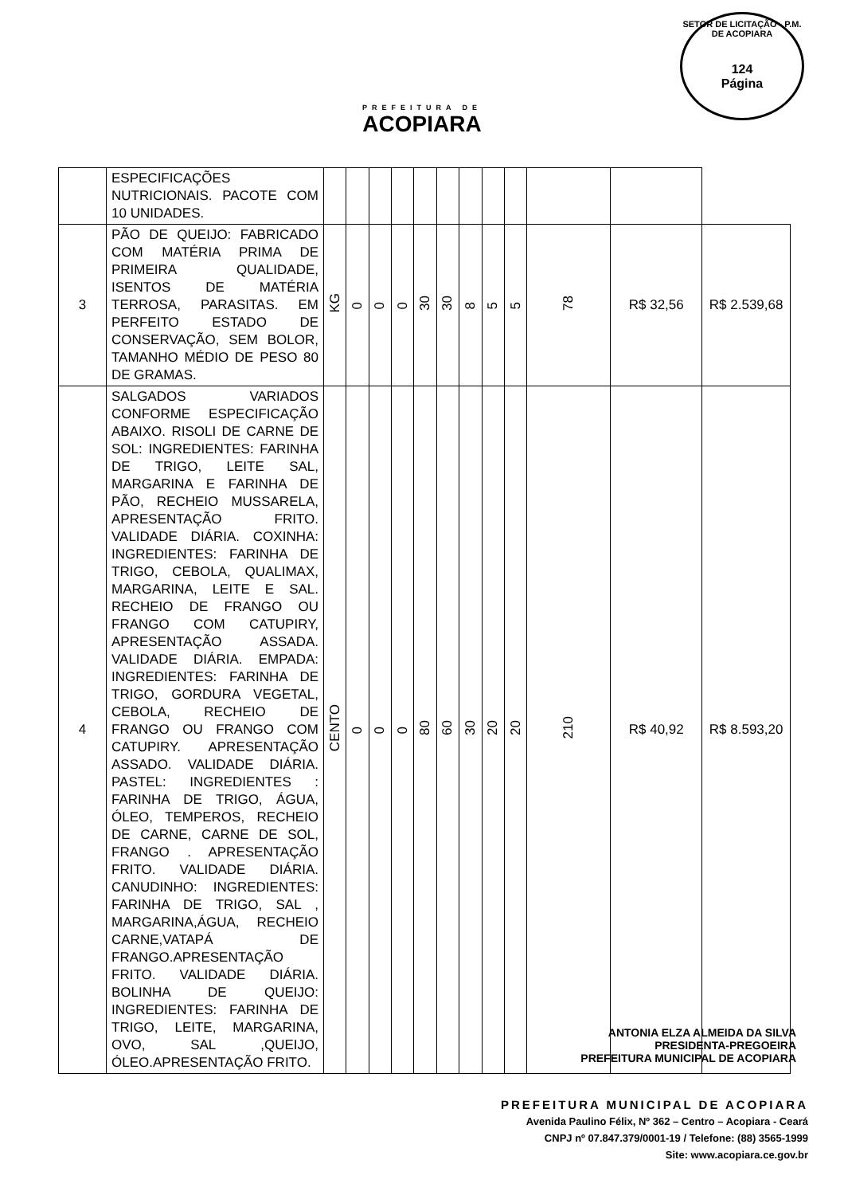PREFEITURA DE
ACOPIARA
SETOR DE LICITAÇÃO - P.M. DE ACOPIARA
124
Página
| | ESPECIFICAÇÕES NUTRICIONAIS. PACOTE COM 10 UNIDADES. | | | | | | | | | | | | |
| 3 | PÃO DE QUEIJO: FABRICADO COM MATÉRIA PRIMA DE PRIMEIRA QUALIDADE, ISENTOS DE MATÉRIA TERROSA, PARASITAS. EM PERFEITO ESTADO DE CONSERVAÇÃO, SEM BOLOR, TAMANHO MÉDIO DE PESO 80 DE GRAMAS. | KG | 0 | 0 | 0 | 30 | 30 | 8 | 5 | 5 | 78 | R$ 32,56 | R$ 2.539,68 |
| 4 | SALGADOS VARIADOS CONFORME ESPECIFICAÇÃO ABAIXO. RISOLI DE CARNE DE SOL: INGREDIENTES: FARINHA DE TRIGO, LEITE SAL, MARGARINA E FARINHA DE PÃO, RECHEIO MUSSARELA, APRESENTAÇÃO FRITO. VALIDADE DIÁRIA. COXINHA: INGREDIENTES: FARINHA DE TRIGO, CEBOLA, QUALIMAX, MARGARINA, LEITE E SAL. RECHEIO DE FRANGO OU FRANGO COM CATUPIRY, APRESENTAÇÃO ASSADA. VALIDADE DIÁRIA. EMPADA: INGREDIENTES: FARINHA DE TRIGO, GORDURA VEGETAL, CEBOLA, RECHEIO DE FRANGO OU FRANGO COM CATUPIRY. APRESENTAÇÃO ASSADO. VALIDADE DIÁRIA. PASTEL: INGREDIENTES : FARINHA DE TRIGO, ÁGUA, ÓLEO, TEMPEROS, RECHEIO DE CARNE, CARNE DE SOL, FRANGO . APRESENTAÇÃO FRITO. VALIDADE DIÁRIA. CANUDINHO: INGREDIENTES: FARINHA DE TRIGO, SAL , MARGARINA,ÁGUA, RECHEIO CARNE,VATAPÁ DE FRANGO.APRESENTAÇÃO FRITO. VALIDADE DIÁRIA. BOLINHA DE QUEIJO: INGREDIENTES: FARINHA DE TRIGO, LEITE, MARGARINA, OVO, SAL ,QUEIJO, ÓLEO.APRESENTAÇÃO FRITO. | CENTO | 0 | 0 | 0 | 80 | 60 | 30 | 20 | 20 | 210 | R$ 40,92 | R$ 8.593,20 |
ANTONIA ELZA ALMEIDA DA SILVA
PRESIDENTA-PREGOEIRA
PREFEITURA MUNICIPAL DE ACOPIARA
PREFEITURA MUNICIPAL DE ACOPIARA
Avenida Paulino Félix, Nº 362 – Centro – Acopiara - Ceará
CNPJ nº 07.847.379/0001-19 / Telefone: (88) 3565-1999
Site: www.acopiara.ce.gov.br